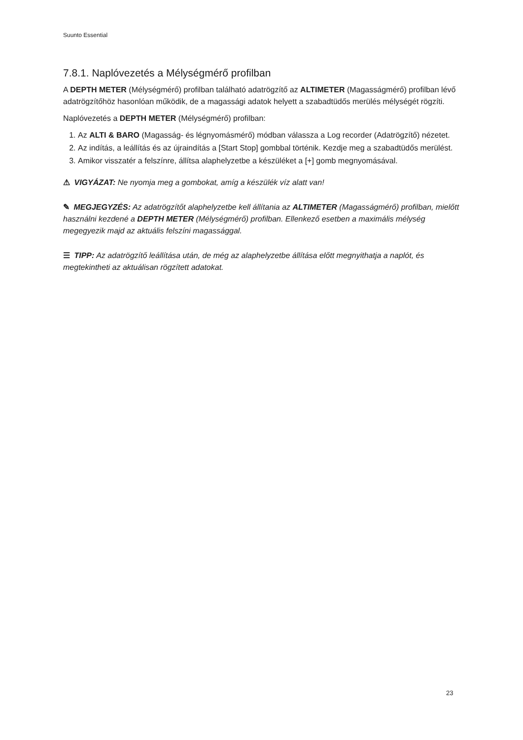Suunto Essential
7.8.1. Naplóvezetés a Mélységmérő profilban
A DEPTH METER (Mélységmérő) profilban található adatrögzítő az ALTIMETER (Magasságmérő) profilban lévő adatrögzítőhöz hasonlóan működik, de a magassági adatok helyett a szabadtüdős merülés mélységét rögzíti.
Naplóvezetés a DEPTH METER (Mélységmérő) profilban:
1. Az ALTI & BARO (Magasság- és légnyomásmérő) módban válassza a Log recorder (Adatrögzítő) nézetet.
2. Az indítás, a leállítás és az újraindítás a [Start Stop] gombbal történik. Kezdje meg a szabadtüdős merülést.
3. Amikor visszatér a felszínre, állítsa alaphelyzetbe a készüléket a [+] gomb megnyomásával.
⚠ VIGYÁZAT: Ne nyomja meg a gombokat, amíg a készülék víz alatt van!
✎ MEGJEGYZÉS: Az adatrögzítőt alaphelyzetbe kell állítania az ALTIMETER (Magasságmérő) profilban, mielőtt használni kezdené a DEPTH METER (Mélységmérő) profilban. Ellenkező esetben a maximális mélység megegyezik majd az aktuális felszíni magassággal.
☰ TIPP: Az adatrögzítő leállítása után, de még az alaphelyzetbe állítása előtt megnyithatja a naplót, és megtekintheti az aktuálisan rögzített adatokat.
23